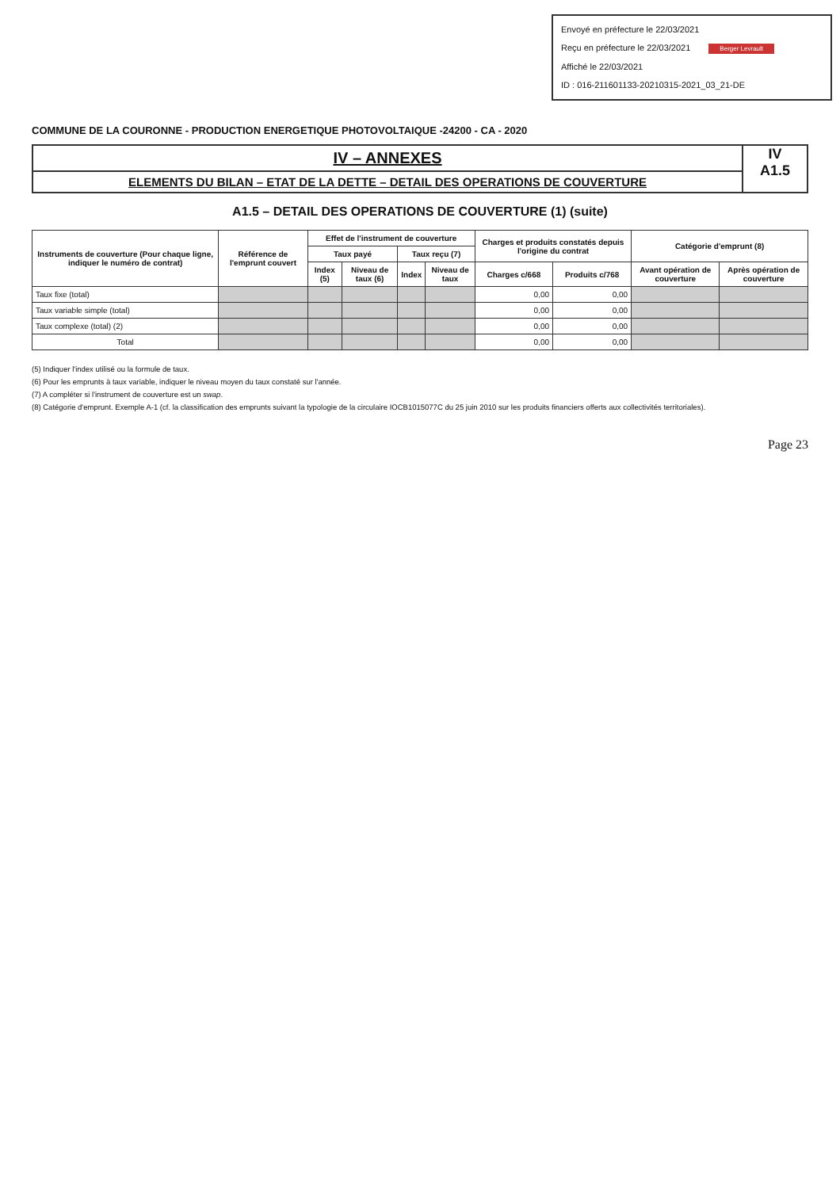Envoyé en préfecture le 22/03/2021
Reçu en préfecture le 22/03/2021 Berger Levrault
Affiché le 22/03/2021
ID : 016-211601133-20210315-2021_03_21-DE
COMMUNE DE LA COURONNE - PRODUCTION ENERGETIQUE PHOTOVOLTAIQUE -24200 - CA - 2020
IV – ANNEXES
ELEMENTS DU BILAN – ETAT DE LA DETTE – DETAIL DES OPERATIONS DE COUVERTURE
IV
A1.5
A1.5 – DETAIL DES OPERATIONS DE COUVERTURE (1) (suite)
| Instruments de couverture (Pour chaque ligne, indiquer le numéro de contrat) | Référence de l'emprunt couvert | Effet de l'instrument de couverture | | | | Charges et produits constatés depuis l'origine du contrat | | Catégorie d'emprunt (8) | |
| --- | --- | --- | --- | --- | --- | --- | --- | --- | --- |
| | | Taux payé | | Taux reçu (7) | | | | | |
| | | Index (5) | Niveau de taux (6) | Index | Niveau de taux | Charges c/668 | Produits c/768 | Avant opération de couverture | Après opération de couverture |
| Taux fixe (total) | | | | | | 0,00 | 0,00 | | |
| Taux variable simple (total) | | | | | | 0,00 | 0,00 | | |
| Taux complexe (total) (2) | | | | | | 0,00 | 0,00 | | |
| Total | | | | | | 0,00 | 0,00 | | |
(5) Indiquer l'index utilisé ou la formule de taux.
(6) Pour les emprunts à taux variable, indiquer le niveau moyen du taux constaté sur l'année.
(7) A compléter si l'instrument de couverture est un swap.
(8) Catégorie d'emprunt. Exemple A-1 (cf. la classification des emprunts suivant la typologie de la circulaire IOCB1015077C du 25 juin 2010 sur les produits financiers offerts aux collectivités territoriales).
Page 23